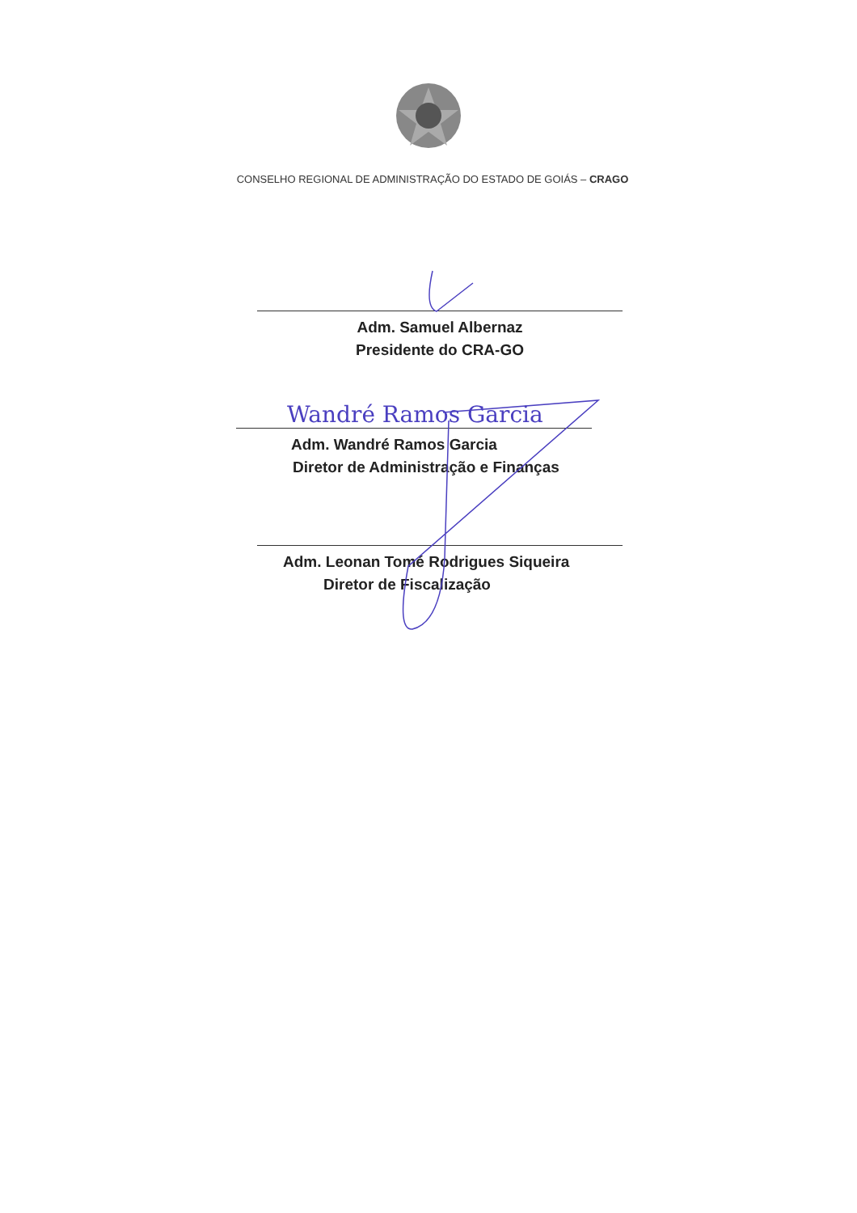CONSELHO REGIONAL DE ADMINISTRAÇÃO DO ESTADO DE GOIÁS – CRAGO
Adm. Samuel Albernaz
Presidente do CRA-GO
Adm. Wandré Ramos Garcia
Diretor de Administração e Finanças
Adm. Leonan Tomé Rodrigues Siqueira
Diretor de Fiscalização
Wandré Ramos Garcia